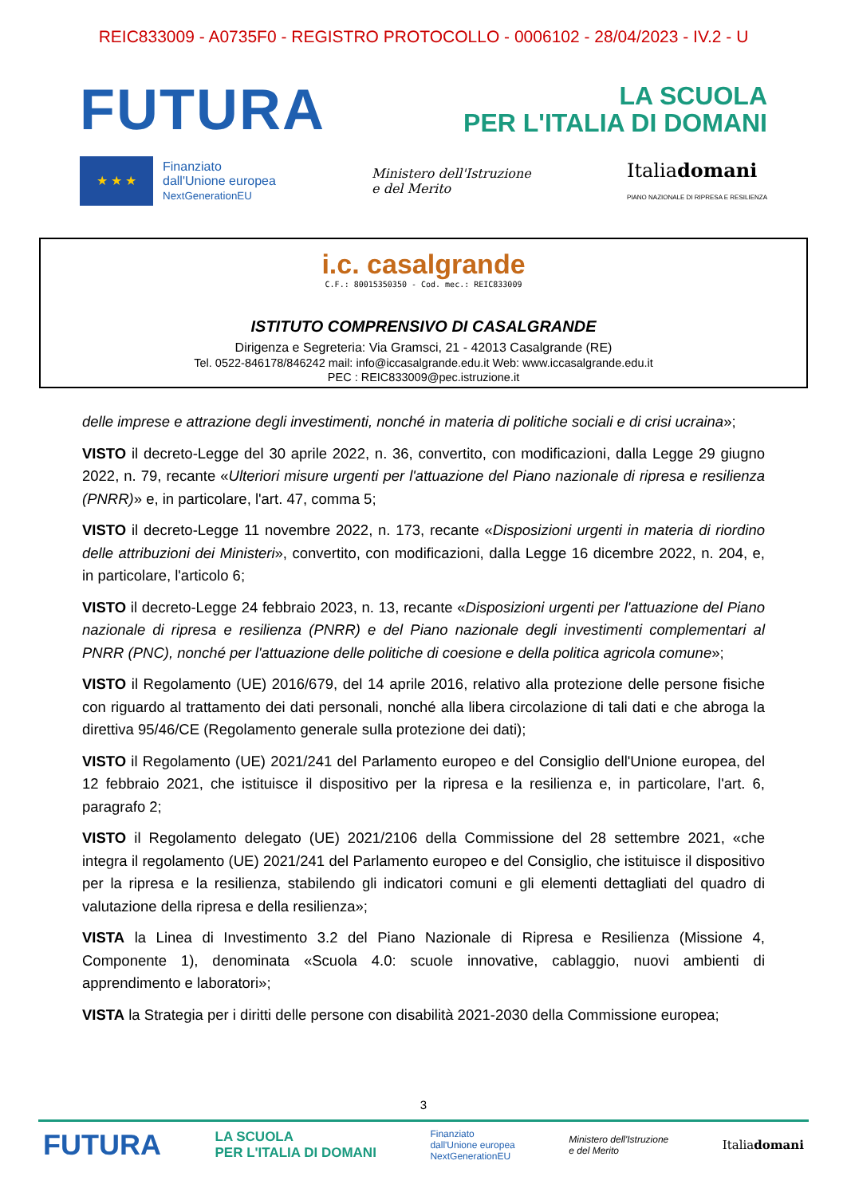REIC833009 - A0735F0 - REGISTRO PROTOCOLLO - 0006102 - 28/04/2023 - IV.2 - U
FUTURA
LA SCUOLA
PER L'ITALIA DI DOMANI
★ ★ ★
Finanziato
dall'Unione europea
NextGenerationEU
Ministero dell'Istruzione
e del Merito
Italiadomani
PIANO NAZIONALE DI RIPRESA E RESILIENZA
i.c. casalgrande
C.F.: 80015350350 - Cod. mec.: REIC833009
ISTITUTO COMPRENSIVO DI CASALGRANDE
Dirigenza e Segreteria: Via Gramsci, 21 - 42013 Casalgrande (RE)
Tel. 0522-846178/846242 mail: info@iccasalgrande.edu.it Web: www.iccasalgrande.edu.it
PEC : REIC833009@pec.istruzione.it
delle imprese e attrazione degli investimenti, nonché in materia di politiche sociali e di crisi ucraina»;
VISTO il decreto-Legge del 30 aprile 2022, n. 36, convertito, con modificazioni, dalla Legge 29 giugno 2022, n. 79, recante «Ulteriori misure urgenti per l'attuazione del Piano nazionale di ripresa e resilienza (PNRR)» e, in particolare, l'art. 47, comma 5;
VISTO il decreto-Legge 11 novembre 2022, n. 173, recante «Disposizioni urgenti in materia di riordino delle attribuzioni dei Ministeri», convertito, con modificazioni, dalla Legge 16 dicembre 2022, n. 204, e, in particolare, l'articolo 6;
VISTO il decreto-Legge 24 febbraio 2023, n. 13, recante «Disposizioni urgenti per l'attuazione del Piano nazionale di ripresa e resilienza (PNRR) e del Piano nazionale degli investimenti complementari al PNRR (PNC), nonché per l'attuazione delle politiche di coesione e della politica agricola comune»;
VISTO il Regolamento (UE) 2016/679, del 14 aprile 2016, relativo alla protezione delle persone fisiche con riguardo al trattamento dei dati personali, nonché alla libera circolazione di tali dati e che abroga la direttiva 95/46/CE (Regolamento generale sulla protezione dei dati);
VISTO il Regolamento (UE) 2021/241 del Parlamento europeo e del Consiglio dell'Unione europea, del 12 febbraio 2021, che istituisce il dispositivo per la ripresa e la resilienza e, in particolare, l'art. 6, paragrafo 2;
VISTO il Regolamento delegato (UE) 2021/2106 della Commissione del 28 settembre 2021, «che integra il regolamento (UE) 2021/241 del Parlamento europeo e del Consiglio, che istituisce il dispositivo per la ripresa e la resilienza, stabilendo gli indicatori comuni e gli elementi dettagliati del quadro di valutazione della ripresa e della resilienza»;
VISTA la Linea di Investimento 3.2 del Piano Nazionale di Ripresa e Resilienza (Missione 4, Componente 1), denominata «Scuola 4.0: scuole innovative, cablaggio, nuovi ambienti di apprendimento e laboratori»;
VISTA la Strategia per i diritti delle persone con disabilità 2021-2030 della Commissione europea;
3
FUTURA LA SCUOLA
PER L'ITALIA DI DOMANI Finanziato
dall'Unione europea
NextGenerationEU Ministero dell'Istruzione
e del Merito Italiadomani